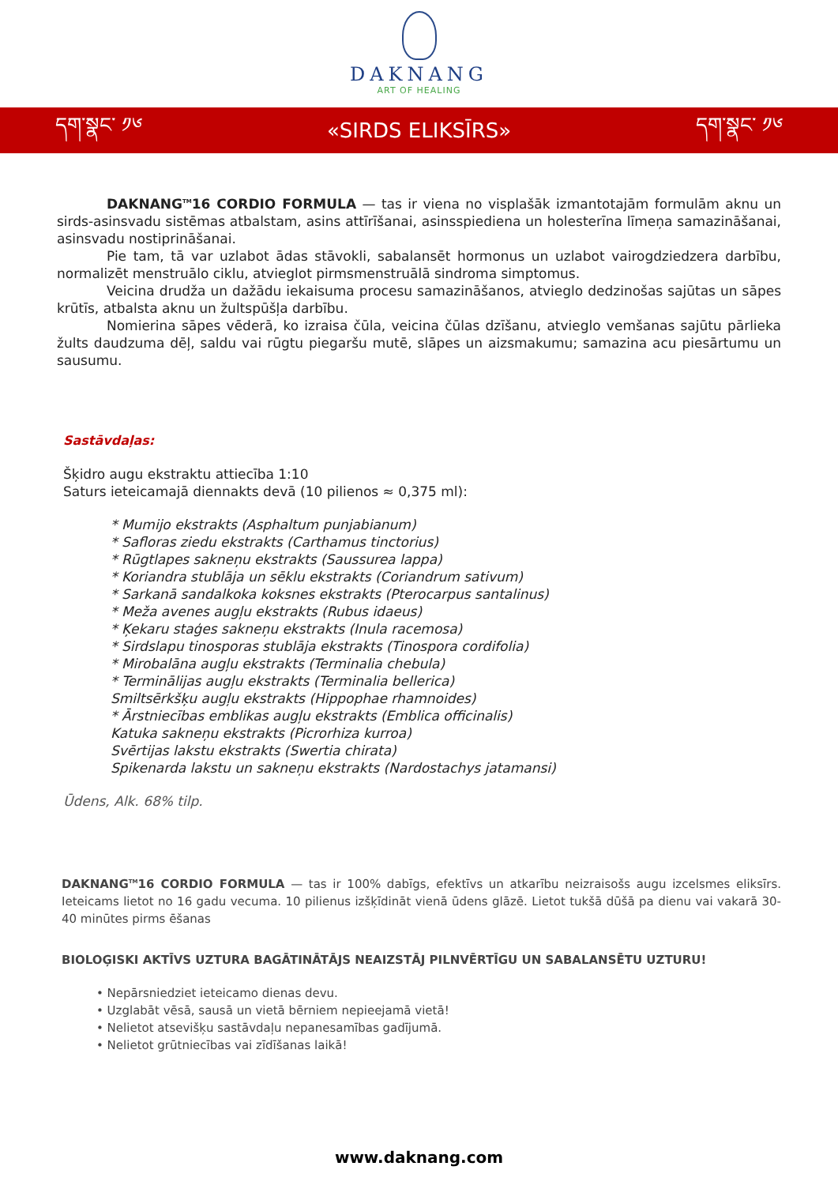DAKNANG
ART OF HEALING
དག་སྣང་ ༡༦ «SIRDS ELIKSĪRS» དག་སྣང་ ༡༦
DAKNANG<sup>TM</sup>16 CORDIO FORMULA — tas ir viena no visplašāk izmantotajām formulām aknu un sirds-asinsvadu sistēmas atbalstam, asins attīrīšanai, asinsspiediena un holesterīna līmeņa samazināšanai, asinsvadu nostiprināšanai.
Pie tam, tā var uzlabot ādas stāvokli, sabalansēt hormonus un uzlabot vairogdziedzera darbību, normalizēt menstruālo ciklu, atvieglot pirmsmenstruālā sindroma simptomus.
Veicina drudža un dažādu iekaisuma procesu samazināšanos, atvieglo dedzinošas sajūtas un sāpes krūtīs, atbalsta aknu un žultspūšļa darbību.
Nomierina sāpes vēderā, ko izraisa čūla, veicina čūlas dzīšanu, atvieglo vemšanas sajūtu pārlieka žults daudzuma dēļ, saldu vai rūgtu piegaršu mutē, slāpes un aizsmakumu; samazina acu piesārtumu un sausumu.
Sastāvdaļas:
Šķidro augu ekstraktu attiecība 1:10
Saturs ieteicamajā diennakts devā (10 pilienos ≈ 0,375 ml):
* Mumijo ekstrakts (Asphaltum punjabianum)
* Safloras ziedu ekstrakts (Carthamus tinctorius)
* Rūgtlapes sakneņu ekstrakts (Saussurea lappa)
* Koriandra stublāja un sēklu ekstrakts (Coriandrum sativum)
* Sarkanā sandalkoka koksnes ekstrakts (Pterocarpus santalinus)
* Meža avenes augļu ekstrakts (Rubus idaeus)
* Ķekaru staģes sakneņu ekstrakts (Inula racemosa)
* Sirdslapu tinosporas stublāja ekstrakts (Tinospora cordifolia)
* Mirobalāna augļu ekstrakts (Terminalia chebula)
* Terminālijas augļu ekstrakts (Terminalia bellerica)
Smiltsērkšķu augļu ekstrakts (Hippophae rhamnoides)
* Ārstniecības emblikas augļu ekstrakts (Emblica officinalis)
Katuka sakneņu ekstrakts (Picrorhiza kurroa)
Svērtijas lakstu ekstrakts (Swertia chirata)
Spikenarda lakstu un sakneņu ekstrakts (Nardostachys jatamansi)
Ūdens, Alk. 68% tilp.
DAKNANG<sup>TM</sup>16 CORDIO FORMULA — tas ir 100% dabīgs, efektīvs un atkarību neizraisošs augu izcelsmes eliksīrs. Ieteicams lietot no 16 gadu vecuma. 10 pilienus izšķīdināt vienā ūdens glāzē. Lietot tukšā dūšā pa dienu vai vakarā 30-40 minūtes pirms ēšanas
BIOLOĢISKI AKTĪVS UZTURA BAGĀTINĀTĀJS NEAIZSTĀJ PILNVĒRTĪGU UN SABALANSĒTU UZTURU!
• Nepārsniedziet ieteicamo dienas devu.
• Uzglabāt vēsā, sausā un vietā bērniem nepieejamā vietā!
• Nelietot atsevišķu sastāvdaļu nepanesamības gadījumā.
• Nelietot grūtniecības vai zīdīšanas laikā!
www.daknang.com